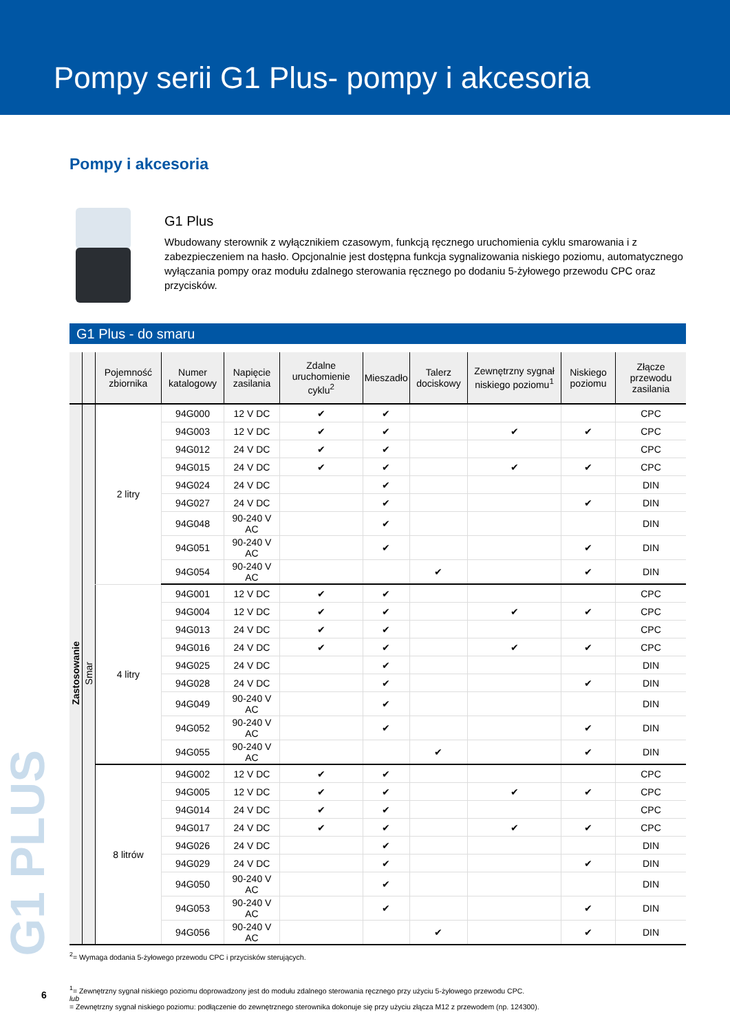Pompy serii G1 Plus- pompy i akcesoria
Pompy i akcesoria
G1 Plus
Wbudowany sterownik z wyłącznikiem czasowym, funkcją ręcznego uruchomienia cyklu smarowania i z zabezpieczeniem na hasło. Opcjonalnie jest dostępna funkcja sygnalizowania niskiego poziomu, automatycznego wyłączania pompy oraz modułu zdalnego sterowania ręcznego po dodaniu 5-żyłowego przewodu CPC oraz przycisków.
G1 Plus - do smaru
| | | Pojemność zbiornika | Numer katalogowy | Napięcie zasilania | Zdalne uruchomienie cyklu<sup>2</sup> | Mieszadło | Talerz dociskowy | Zewnętrzny sygnał niskiego poziomu<sup>1</sup> | Niskiego poziomu | Złącze przewodu zasilania |
| --- | --- | --- | --- | --- | --- | --- | --- | --- | --- | --- |
| Zastosowanie | Smar | 2 litry | 94G000 | 12 V DC | ✔ | ✔ | | | | CPC |
| | | | 94G003 | 12 V DC | ✔ | ✔ | | ✔ | ✔ | CPC |
| | | | 94G012 | 24 V DC | ✔ | ✔ | | | | CPC |
| | | | 94G015 | 24 V DC | ✔ | ✔ | | ✔ | ✔ | CPC |
| | | | 94G024 | 24 V DC | | ✔ | | | | DIN |
| | | | 94G027 | 24 V DC | | ✔ | | | ✔ | DIN |
| | | | 94G048 | 90-240 V AC | | ✔ | | | | DIN |
| | | | 94G051 | 90-240 V AC | | ✔ | | | ✔ | DIN |
| | | | 94G054 | 90-240 V AC | | | ✔ | | ✔ | DIN |
| | | 4 litry | 94G001 | 12 V DC | ✔ | ✔ | | | | CPC |
| | | | 94G004 | 12 V DC | ✔ | ✔ | | ✔ | ✔ | CPC |
| | | | 94G013 | 24 V DC | ✔ | ✔ | | | | CPC |
| | | | 94G016 | 24 V DC | ✔ | ✔ | | ✔ | ✔ | CPC |
| | | | 94G025 | 24 V DC | | ✔ | | | | DIN |
| | | | 94G028 | 24 V DC | | ✔ | | | ✔ | DIN |
| | | | 94G049 | 90-240 V AC | | ✔ | | | | DIN |
| | | | 94G052 | 90-240 V AC | | ✔ | | | ✔ | DIN |
| | | | 94G055 | 90-240 V AC | | | ✔ | | ✔ | DIN |
| | | 8 litrów | 94G002 | 12 V DC | ✔ | ✔ | | | | CPC |
| | | | 94G005 | 12 V DC | ✔ | ✔ | | ✔ | ✔ | CPC |
| | | | 94G014 | 24 V DC | ✔ | ✔ | | | | CPC |
| | | | 94G017 | 24 V DC | ✔ | ✔ | | ✔ | ✔ | CPC |
| | | | 94G026 | 24 V DC | | ✔ | | | | DIN |
| | | | 94G029 | 24 V DC | | ✔ | | | ✔ | DIN |
| | | | 94G050 | 90-240 V AC | | ✔ | | | | DIN |
| | | | 94G053 | 90-240 V AC | | ✔ | | | ✔ | DIN |
| | | | 94G056 | 90-240 V AC | | | ✔ | | ✔ | DIN |
<sup>2</sup>= Wymaga dodania 5-żyłowego przewodu CPC i przycisków sterujących.
<sup>1</sup>= Zewnętrzny sygnał niskiego poziomu doprowadzony jest do modułu zdalnego sterowania ręcznego przy użyciu 5-żyłowego przewodu CPC.
lub
= Zewnętrzny sygnał niskiego poziomu: podłączenie do zewnętrznego sterownika dokonuje się przy użyciu złącza M12 z przewodem (np. 124300).
G1 PLUS
6